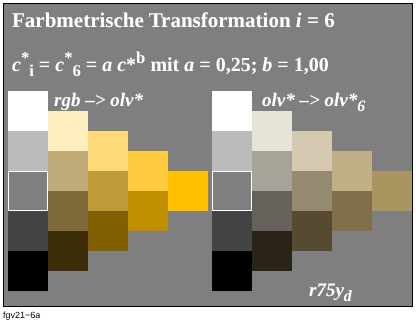Farbmetrische Transformation i = 6
c<sup>*</sup><sub>i</sub> = c<sup>*</sup><sub>6</sub> = a c*<sup>b</sup> mit a = 0,25; b = 1,00
rgb –> olv* olv* –> olv*<sub>6</sub>
r75y<sub>d</sub>
fgv21−6a